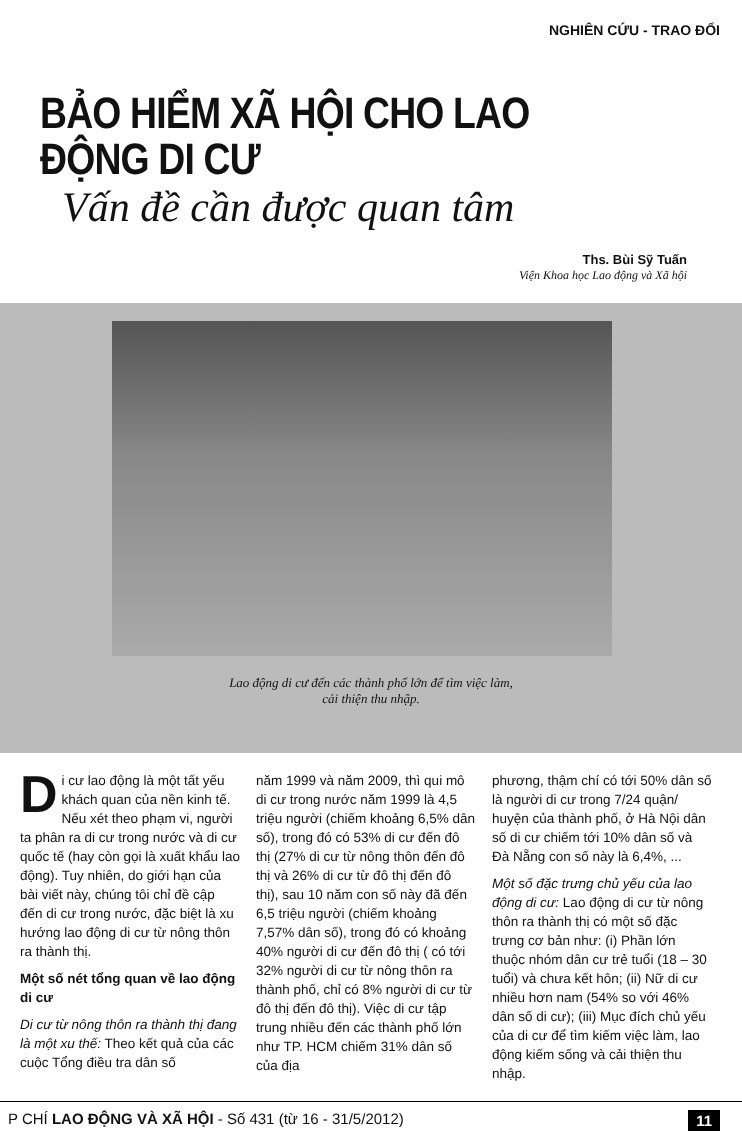NGHIÊN CỨU - TRAO ĐỔI
BẢO HIỂM XÃ HỘI CHO LAO ĐỘNG DI CƯ
Vấn đề cần được quan tâm
Ths. Bùi Sỹ Tuấn
Viện Khoa học Lao động và Xã hội
Lao động di cư đến các thành phố lớn để tìm việc làm,
cải thiện thu nhập.
Di cư lao động là một tất yếu khách quan của nền kinh tế. Nếu xét theo phạm vi, người ta phân ra di cư trong nước và di cư quốc tế (hay còn gọi là xuất khẩu lao động). Tuy nhiên, do giới hạn của bài viết này, chúng tôi chỉ đề cập đến di cư trong nước, đặc biệt là xu hướng lao động di cư từ nông thôn ra thành thị.
Một số nét tổng quan về lao động di cư
Di cư từ nông thôn ra thành thị đang là một xu thế: Theo kết quả của các cuộc Tổng điều tra dân số
năm 1999 và năm 2009, thì qui mô di cư trong nước năm 1999 là 4,5 triệu người (chiếm khoảng 6,5% dân số), trong đó có 53% di cư đến đô thị (27% di cư từ nông thôn đến đô thị và 26% di cư từ đô thị đến đô thị), sau 10 năm con số này đã đến 6,5 triệu người (chiếm khoảng 7,57% dân số), trong đó có khoảng 40% người di cư đến đô thị ( có tới 32% người di cư từ nông thôn ra thành phố, chỉ có 8% người di cư từ đô thị đến đô thị). Việc di cư tập trung nhiều đến các thành phố lớn như TP. HCM chiếm 31% dân số của địa
phương, thậm chí có tới 50% dân số là người di cư trong 7/24 quận/ huyện của thành phố, ở Hà Nội dân số di cư chiếm tới 10% dân số và Đà Nẵng con số này là 6,4%, ...
Một số đặc trưng chủ yếu của lao động di cư: Lao động di cư từ nông thôn ra thành thị có một số đặc trưng cơ bản như: (i) Phần lớn thuộc nhóm dân cư trẻ tuổi (18 – 30 tuổi) và chưa kết hôn; (ii) Nữ di cư nhiều hơn nam (54% so với 46% dân số di cư); (iii) Mục đích chủ yếu của di cư để tìm kiếm việc làm, lao động kiếm sống và cải thiện thu nhập.
P CHÍ LAO ĐỘNG VÀ XÃ HỘI - Số 431 (từ 16 - 31/5/2012) 11